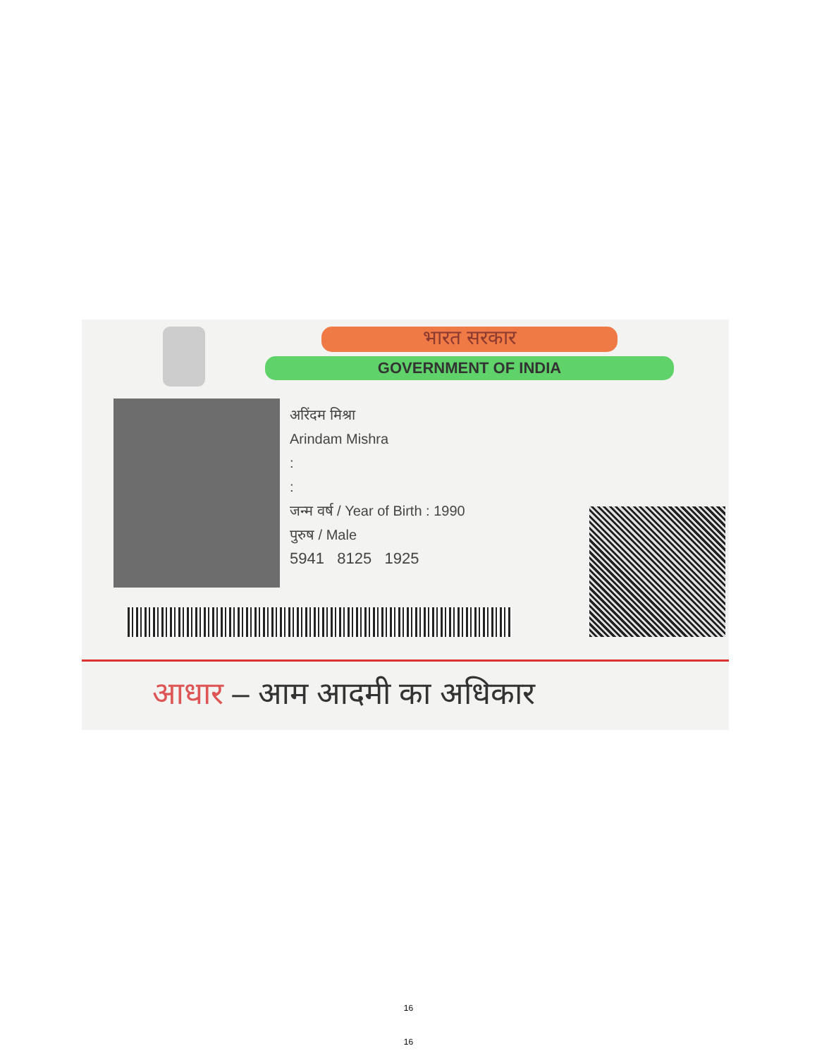भारत सरकार
GOVERNMENT OF INDIA
अरिंदम मिश्रा
Arindam Mishra
:
:
जन्म वर्ष / Year of Birth : 1990
पुरुष / Male
5941 8125 1925
आधार – आम आदमी का अधिकार
16
16